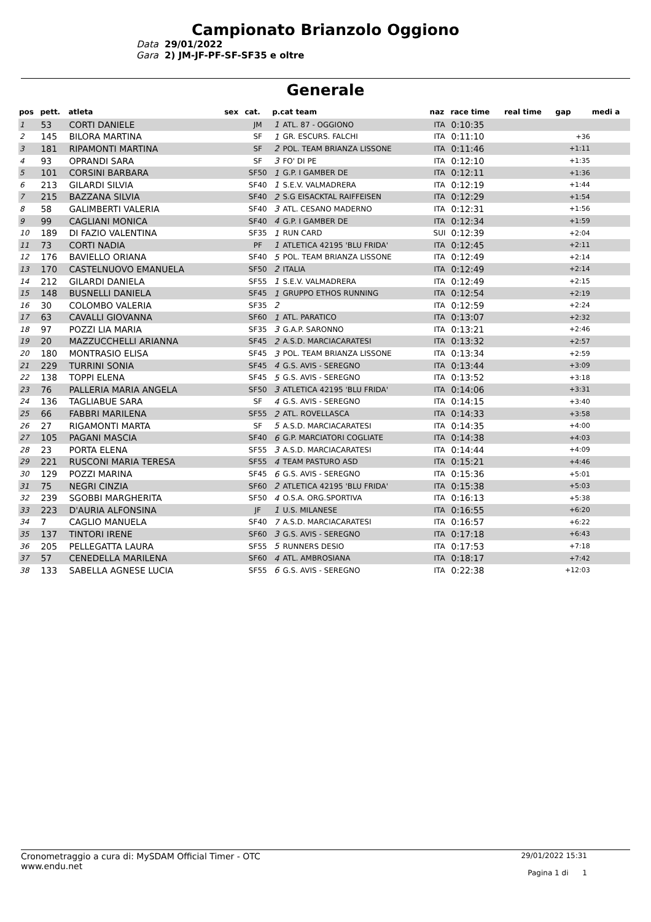Campionato Brianzolo Oggiono
Data
29/01/2022
Gara
2) JM-JF-PF-SF-SF35 e oltre
Generale
| pos | pett. | atleta | sex | cat. | p.cat team | | naz | race time | real time | gap | medi a |
| --- | --- | --- | --- | --- | --- | --- | --- | --- | --- | --- | --- |
| 1 | 53 | CORTI DANIELE | | JM | 1 | ATL. 87 - OGGIONO | ITA | 0:10:35 | | | |
| 2 | 145 | BILORA MARTINA | | SF | 1 | GR. ESCURS. FALCHI | ITA | 0:11:10 | | +36 | |
| 3 | 181 | RIPAMONTI MARTINA | | SF | 2 | POL. TEAM BRIANZA LISSONE | ITA | 0:11:46 | | +1:11 | |
| 4 | 93 | OPRANDI SARA | | SF | 3 | FO' DI PE | ITA | 0:12:10 | | +1:35 | |
| 5 | 101 | CORSINI BARBARA | | SF50 | 1 | G.P. I GAMBER DE | ITA | 0:12:11 | | +1:36 | |
| 6 | 213 | GILARDI SILVIA | | SF40 | 1 | S.E.V. VALMADRERA | ITA | 0:12:19 | | +1:44 | |
| 7 | 215 | BAZZANA SILVIA | | SF40 | 2 | S.G EISACKTAL RAIFFEISEN | ITA | 0:12:29 | | +1:54 | |
| 8 | 58 | GALIMBERTI VALERIA | | SF40 | 3 | ATL. CESANO MADERNO | ITA | 0:12:31 | | +1:56 | |
| 9 | 99 | CAGLIANI MONICA | | SF40 | 4 | G.P. I GAMBER DE | ITA | 0:12:34 | | +1:59 | |
| 10 | 189 | DI FAZIO VALENTINA | | SF35 | 1 | RUN CARD | SUI | 0:12:39 | | +2:04 | |
| 11 | 73 | CORTI NADIA | | PF | 1 | ATLETICA 42195 'BLU FRIDA' | ITA | 0:12:45 | | +2:11 | |
| 12 | 176 | BAVIELLO ORIANA | | SF40 | 5 | POL. TEAM BRIANZA LISSONE | ITA | 0:12:49 | | +2:14 | |
| 13 | 170 | CASTELNUOVO EMANUELA | | SF50 | 2 | ITALIA | ITA | 0:12:49 | | +2:14 | |
| 14 | 212 | GILARDI DANIELA | | SF55 | 1 | S.E.V. VALMADRERA | ITA | 0:12:49 | | +2:15 | |
| 15 | 148 | BUSNELLI DANIELA | | SF45 | 1 | GRUPPO ETHOS RUNNING | ITA | 0:12:54 | | +2:19 | |
| 16 | 30 | COLOMBO VALERIA | | SF35 | 2 | | ITA | 0:12:59 | | +2:24 | |
| 17 | 63 | CAVALLI GIOVANNA | | SF60 | 1 | ATL. PARATICO | ITA | 0:13:07 | | +2:32 | |
| 18 | 97 | POZZI LIA MARIA | | SF35 | 3 | G.A.P. SARONNO | ITA | 0:13:21 | | +2:46 | |
| 19 | 20 | MAZZUCCHELLI ARIANNA | | SF45 | 2 | A.S.D. MARCIACARATESI | ITA | 0:13:32 | | +2:57 | |
| 20 | 180 | MONTRASIO ELISA | | SF45 | 3 | POL. TEAM BRIANZA LISSONE | ITA | 0:13:34 | | +2:59 | |
| 21 | 229 | TURRINI SONIA | | SF45 | 4 | G.S. AVIS - SEREGNO | ITA | 0:13:44 | | +3:09 | |
| 22 | 138 | TOPPI ELENA | | SF45 | 5 | G.S. AVIS - SEREGNO | ITA | 0:13:52 | | +3:18 | |
| 23 | 76 | PALLERIA MARIA ANGELA | | SF50 | 3 | ATLETICA 42195 'BLU FRIDA' | ITA | 0:14:06 | | +3:31 | |
| 24 | 136 | TAGLIABUE SARA | | SF | 4 | G.S. AVIS - SEREGNO | ITA | 0:14:15 | | +3:40 | |
| 25 | 66 | FABBRI MARILENA | | SF55 | 2 | ATL. ROVELLASCA | ITA | 0:14:33 | | +3:58 | |
| 26 | 27 | RIGAMONTI MARTA | | SF | 5 | A.S.D. MARCIACARATESI | ITA | 0:14:35 | | +4:00 | |
| 27 | 105 | PAGANI MASCIA | | SF40 | 6 | G.P. MARCIATORI COGLIATE | ITA | 0:14:38 | | +4:03 | |
| 28 | 23 | PORTA ELENA | | SF55 | 3 | A.S.D. MARCIACARATESI | ITA | 0:14:44 | | +4:09 | |
| 29 | 221 | RUSCONI MARIA TERESA | | SF55 | 4 | TEAM PASTURO ASD | ITA | 0:15:21 | | +4:46 | |
| 30 | 129 | POZZI MARINA | | SF45 | 6 | G.S. AVIS - SEREGNO | ITA | 0:15:36 | | +5:01 | |
| 31 | 75 | NEGRI CINZIA | | SF60 | 2 | ATLETICA 42195 'BLU FRIDA' | ITA | 0:15:38 | | +5:03 | |
| 32 | 239 | SGOBBI MARGHERITA | | SF50 | 4 | O.S.A. ORG.SPORTIVA | ITA | 0:16:13 | | +5:38 | |
| 33 | 223 | D'AURIA ALFONSINA | | JF | 1 | U.S. MILANESE | ITA | 0:16:55 | | +6:20 | |
| 34 | 7 | CAGLIO MANUELA | | SF40 | 7 | A.S.D. MARCIACARATESI | ITA | 0:16:57 | | +6:22 | |
| 35 | 137 | TINTORI IRENE | | SF60 | 3 | G.S. AVIS - SEREGNO | ITA | 0:17:18 | | +6:43 | |
| 36 | 205 | PELLEGATTA LAURA | | SF55 | 5 | RUNNERS DESIO | ITA | 0:17:53 | | +7:18 | |
| 37 | 57 | CENEDELLA MARILENA | | SF60 | 4 | ATL. AMBROSIANA | ITA | 0:18:17 | | +7:42 | |
| 38 | 133 | SABELLA AGNESE LUCIA | | SF55 | 6 | G.S. AVIS - SEREGNO | ITA | 0:22:38 | | +12:03 | |
Cronometraggio a cura di: MySDAM Official Timer - OTC
www.endu.net
29/01/2022 15:31
Pagina 1 di 1